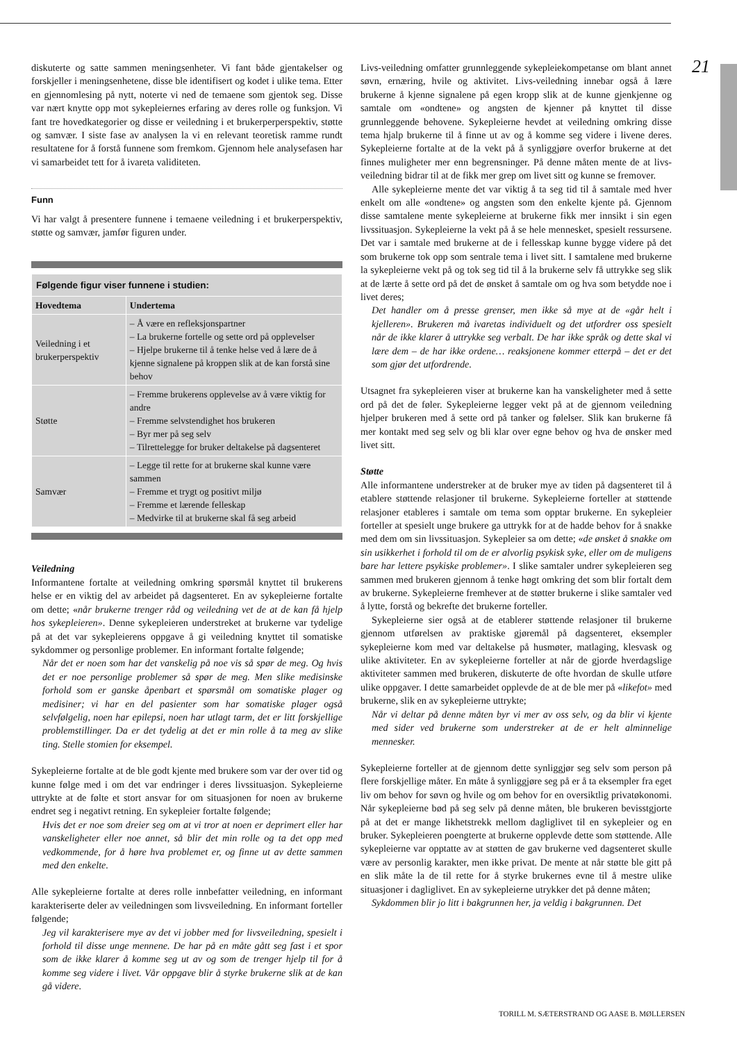21
diskuterte og satte sammen meningsenheter. Vi fant både gjentakelser og forskjeller i meningsenhetene, disse ble identifisert og kodet i ulike tema. Etter en gjennomlesing på nytt, noterte vi ned de temaene som gjentok seg. Disse var nært knytte opp mot sykepleiernes erfaring av deres rolle og funksjon. Vi fant tre hovedkategorier og disse er veiledning i et brukerperperspektiv, støtte og samvær. I siste fase av analysen la vi en relevant teoretisk ramme rundt resultatene for å forstå funnene som fremkom. Gjennom hele analysefasen har vi samarbeidet tett for å ivareta validiteten.
Funn
Vi har valgt å presentere funnene i temaene veiledning i et brukerperspektiv, støtte og samvær, jamfør figuren under.
| Følgende figur viser funnene i studien: | |
| Hovedtema | Undertema |
| Veiledning i et brukerperspektiv | – Å være en refleksjonspartner – La brukerne fortelle og sette ord på opplevelser – Hjelpe brukerne til å tenke helse ved å lære de å kjenne signalene på kroppen slik at de kan forstå sine behov |
| Støtte | – Fremme brukerens opplevelse av å være viktig for andre – Fremme selvstendighet hos brukeren – Byr mer på seg selv – Tilrettelegge for bruker deltakelse på dagsenteret |
| Samvær | – Legge til rette for at brukerne skal kunne være sammen – Fremme et trygt og positivt miljø – Fremme et lærende felleskap – Medvirke til at brukerne skal få seg arbeid |
Veiledning
Informantene fortalte at veiledning omkring spørsmål knyttet til brukerens helse er en viktig del av arbeidet på dagsenteret. En av sykepleierne fortalte om dette; «når brukerne trenger råd og veiledning vet de at de kan få hjelp hos sykepleieren». Denne sykepleieren understreket at brukerne var tydelige på at det var sykepleierens oppgave å gi veiledning knyttet til somatiske sykdommer og personlige problemer. En informant fortalte følgende;
Når det er noen som har det vanskelig på noe vis så spør de meg. Og hvis det er noe personlige problemer så spør de meg. Men slike medisinske forhold som er ganske åpenbart et spørsmål om somatiske plager og medisiner; vi har en del pasienter som har somatiske plager også selvfølgelig, noen har epilepsi, noen har utlagt tarm, det er litt forskjellige problemstillinger. Da er det tydelig at det er min rolle å ta meg av slike ting. Stelle stomien for eksempel.
Sykepleierne fortalte at de ble godt kjente med brukere som var der over tid og kunne følge med i om det var endringer i deres livssituasjon. Sykepleierne uttrykte at de følte et stort ansvar for om situasjonen for noen av brukerne endret seg i negativt retning. En sykepleier fortalte følgende;
Hvis det er noe som dreier seg om at vi tror at noen er deprimert eller har vanskeligheter eller noe annet, så blir det min rolle og ta det opp med vedkommende, for å høre hva problemet er, og finne ut av dette sammen med den enkelte.
Alle sykepleierne fortalte at deres rolle innbefatter veiledning, en informant karakteriserte deler av veiledningen som livsveiledning. En informant forteller følgende;
Jeg vil karakterisere mye av det vi jobber med for livsveiledning, spesielt i forhold til disse unge mennene. De har på en måte gått seg fast i et spor som de ikke klarer å komme seg ut av og som de trenger hjelp til for å komme seg videre i livet. Vår oppgave blir å styrke brukerne slik at de kan gå videre.
Livs-veiledning omfatter grunnleggende sykepleiekompetanse om blant annet søvn, ernæring, hvile og aktivitet. Livs-veiledning innebar også å lære brukerne å kjenne signalene på egen kropp slik at de kunne gjenkjenne og samtale om «ondtene» og angsten de kjenner på knyttet til disse grunnleggende behovene. Sykepleierne hevdet at veiledning omkring disse tema hjalp brukerne til å finne ut av og å komme seg videre i livene deres. Sykepleierne fortalte at de la vekt på å synliggjøre overfor brukerne at det finnes muligheter mer enn begrensninger. På denne måten mente de at livs-veiledning bidrar til at de fikk mer grep om livet sitt og kunne se fremover.
Alle sykepleierne mente det var viktig å ta seg tid til å samtale med hver enkelt om alle «ondtene» og angsten som den enkelte kjente på. Gjennom disse samtalene mente sykepleierne at brukerne fikk mer innsikt i sin egen livssituasjon. Sykepleierne la vekt på å se hele mennesket, spesielt ressursene. Det var i samtale med brukerne at de i fellesskap kunne bygge videre på det som brukerne tok opp som sentrale tema i livet sitt. I samtalene med brukerne la sykepleierne vekt på og tok seg tid til å la brukerne selv få uttrykke seg slik at de lærte å sette ord på det de ønsket å samtale om og hva som betydde noe i livet deres;
Det handler om å presse grenser, men ikke så mye at de «går helt i kjelleren». Brukeren må ivaretas individuelt og det utfordrer oss spesielt når de ikke klarer å uttrykke seg verbalt. De har ikke språk og dette skal vi lære dem – de har ikke ordene… reaksjonene kommer etterpå – det er det som gjør det utfordrende.
Utsagnet fra sykepleieren viser at brukerne kan ha vanskeligheter med å sette ord på det de føler. Sykepleierne legger vekt på at de gjennom veiledning hjelper brukeren med å sette ord på tanker og følelser. Slik kan brukerne få mer kontakt med seg selv og bli klar over egne behov og hva de ønsker med livet sitt.
Støtte
Alle informantene understreker at de bruker mye av tiden på dagsenteret til å etablere støttende relasjoner til brukerne. Sykepleierne forteller at støttende relasjoner etableres i samtale om tema som opptar brukerne. En sykepleier forteller at spesielt unge brukere ga uttrykk for at de hadde behov for å snakke med dem om sin livssituasjon. Sykepleier sa om dette; «de ønsket å snakke om sin usikkerhet i forhold til om de er alvorlig psykisk syke, eller om de muligens bare har lettere psykiske problemer». I slike samtaler undrer sykepleieren seg sammen med brukeren gjennom å tenke høgt omkring det som blir fortalt dem av brukerne. Sykepleierne fremhever at de støtter brukerne i slike samtaler ved å lytte, forstå og bekrefte det brukerne forteller.
Sykepleierne sier også at de etablerer støttende relasjoner til brukerne gjennom utførelsen av praktiske gjøremål på dagsenteret, eksempler sykepleierne kom med var deltakelse på husmøter, matlaging, klesvask og ulike aktiviteter. En av sykepleierne forteller at når de gjorde hverdagslige aktiviteter sammen med brukeren, diskuterte de ofte hvordan de skulle utføre ulike oppgaver. I dette samarbeidet opplevde de at de ble mer på «likefot» med brukerne, slik en av sykepleierne uttrykte;
Når vi deltar på denne måten byr vi mer av oss selv, og da blir vi kjente med sider ved brukerne som understreker at de er helt alminnelige mennesker.
Sykepleierne forteller at de gjennom dette synliggjør seg selv som person på flere forskjellige måter. En måte å synliggjøre seg på er å ta eksempler fra eget liv om behov for søvn og hvile og om behov for en oversiktlig privatøkonomi. Når sykepleierne bød på seg selv på denne måten, ble brukeren bevisstgjorte på at det er mange likhetstrekk mellom dagliglivet til en sykepleier og en bruker. Sykepleieren poengterte at brukerne opplevde dette som støttende. Alle sykepleierne var opptatte av at støtten de gav brukerne ved dagsenteret skulle være av personlig karakter, men ikke privat. De mente at når støtte ble gitt på en slik måte la de til rette for å styrke brukernes evne til å mestre ulike situasjoner i dagliglivet. En av sykepleierne utrykker det på denne måten;
Sykdommen blir jo litt i bakgrunnen her, ja veldig i bakgrunnen. Det
TORILL M. SÆTERSTRAND OG AASE B. MØLLERSEN